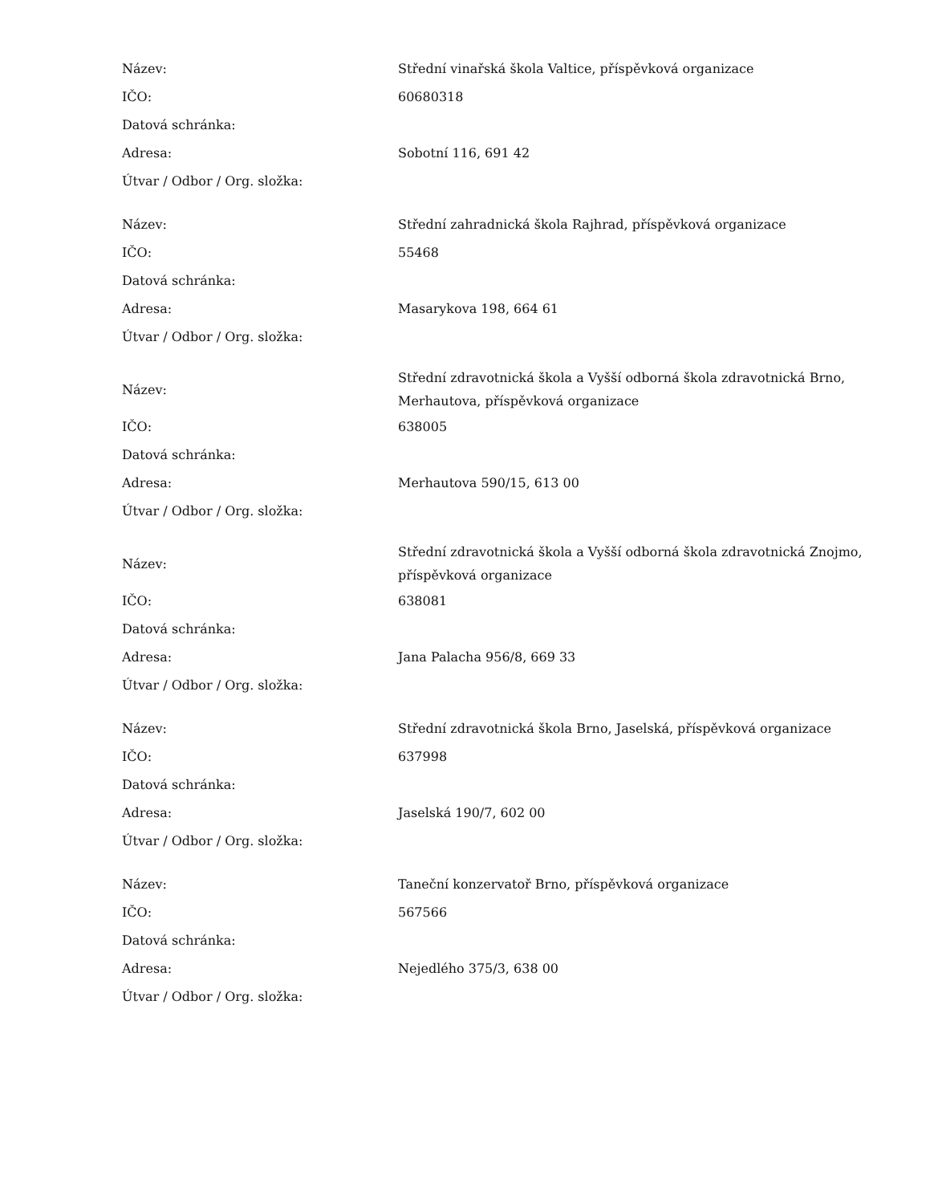| Název: | Střední vinařská škola Valtice, příspěvková organizace |
| IČO: | 60680318 |
| Datová schránka: | |
| Adresa: | Sobotní 116, 691 42 |
| Útvar / Odbor / Org. složka: | |
| Název: | Střední zahradnická škola Rajhrad, příspěvková organizace |
| IČO: | 55468 |
| Datová schránka: | |
| Adresa: | Masarykova 198, 664 61 |
| Útvar / Odbor / Org. složka: | |
| Název: | Střední zdravotnická škola a Vyšší odborná škola zdravotnická Brno, Merhautova, příspěvková organizace |
| IČO: | 638005 |
| Datová schránka: | |
| Adresa: | Merhautova 590/15, 613 00 |
| Útvar / Odbor / Org. složka: | |
| Název: | Střední zdravotnická škola a Vyšší odborná škola zdravotnická Znojmo, příspěvková organizace |
| IČO: | 638081 |
| Datová schránka: | |
| Adresa: | Jana Palacha 956/8, 669 33 |
| Útvar / Odbor / Org. složka: | |
| Název: | Střední zdravotnická škola Brno, Jaselská, příspěvková organizace |
| IČO: | 637998 |
| Datová schránka: | |
| Adresa: | Jaselská 190/7, 602 00 |
| Útvar / Odbor / Org. složka: | |
| Název: | Taneční konzervatoř Brno, příspěvková organizace |
| IČO: | 567566 |
| Datová schránka: | |
| Adresa: | Nejedlého 375/3, 638 00 |
| Útvar / Odbor / Org. složka: | |